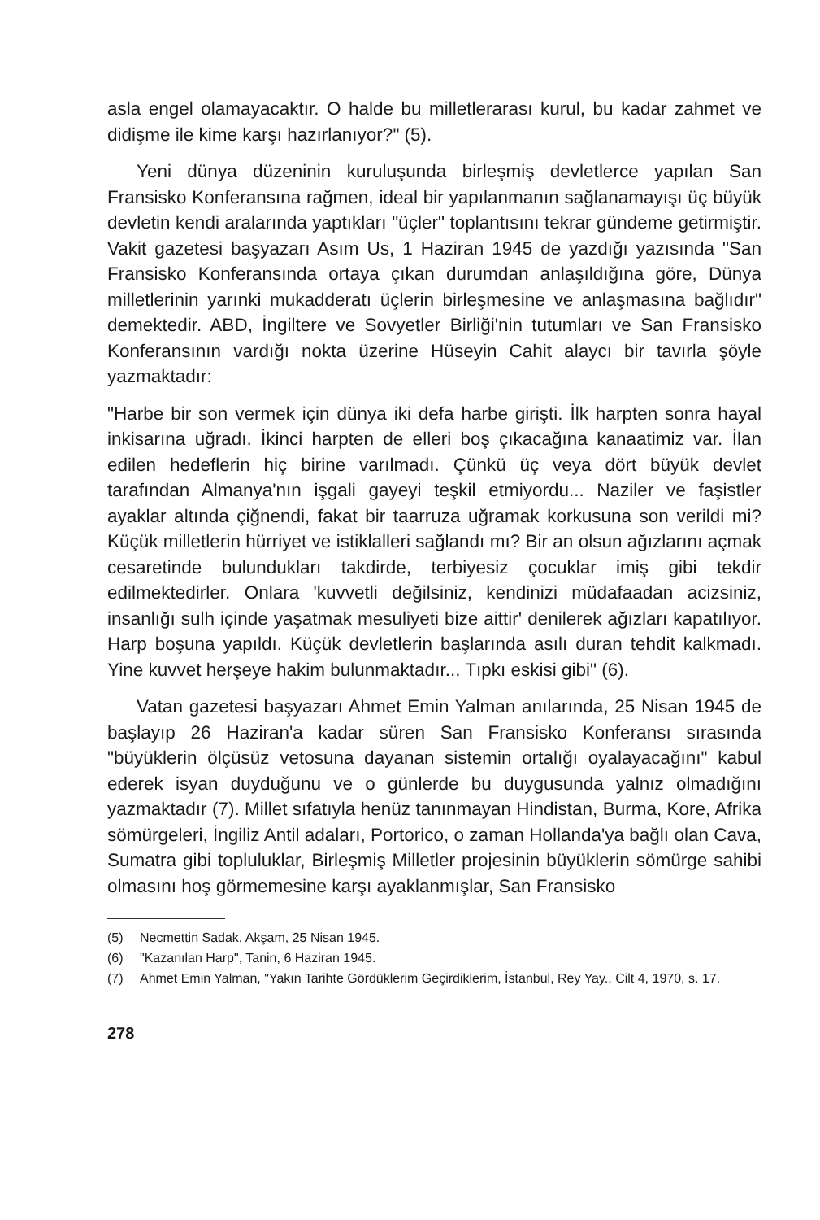asla engel olamayacaktır. O halde bu milletlerarası kurul, bu kadar zahmet ve didişme ile kime karşı hazırlanıyor?" (5).
Yeni dünya düzeninin kuruluşunda birleşmiş devletlerce yapılan San Fransisko Konferansına rağmen, ideal bir yapılanmanın sağlanamayışı üç büyük devletin kendi aralarında yaptıkları "üçler" toplantısını tekrar gündeme getirmiştir. Vakit gazetesi başyazarı Asım Us, 1 Haziran 1945 de yazdığı yazısında "San Fransisko Konferansında ortaya çıkan durumdan anlaşıldığına göre, Dünya milletlerinin yarınki mukadderatı üçlerin birleşmesine ve anlaşmasına bağlıdır" demektedir. ABD, İngiltere ve Sovyetler Birliği'nin tutumları ve San Fransisko Konferansının vardığı nokta üzerine Hüseyin Cahit alaycı bir tavırla şöyle yazmaktadır:
"Harbe bir son vermek için dünya iki defa harbe girişti. İlk harpten sonra hayal inkisarına uğradı. İkinci harpten de elleri boş çıkacağına kanaatimiz var. İlan edilen hedeflerin hiç birine varılmadı. Çünkü üç veya dört büyük devlet tarafından Almanya'nın işgali gayeyi teşkil etmiyordu... Naziler ve faşistler ayaklar altında çiğnendi, fakat bir taarruza uğramak korkusuna son verildi mi? Küçük milletlerin hürriyet ve istiklalleri sağlandı mı? Bir an olsun ağızlarını açmak cesaretinde bulundukları takdirde, terbiyesiz çocuklar imiş gibi tekdir edilmektedirler. Onlara 'kuvvetli değilsiniz, kendinizi müdafaadan acizsiniz, insanlığı sulh içinde yaşatmak mesuliyeti bize aittir' denilerek ağızları kapatılıyor. Harp boşuna yapıldı. Küçük devletlerin başlarında asılı duran tehdit kalkmadı. Yine kuvvet herşeye hakim bulunmaktadır... Tıpkı eskisi gibi" (6).
Vatan gazetesi başyazarı Ahmet Emin Yalman anılarında, 25 Nisan 1945 de başlayıp 26 Haziran'a kadar süren San Fransisko Konferansı sırasında "büyüklerin ölçüsüz vetosuna dayanan sistemin ortalığı oyalayacağını" kabul ederek isyan duyduğunu ve o günlerde bu duygusunda yalnız olmadığını yazmaktadır (7). Millet sıfatıyla henüz tanınmayan Hindistan, Burma, Kore, Afrika sömürgeleri, İngiliz Antil adaları, Portorico, o zaman Hollanda'ya bağlı olan Cava, Sumatra gibi topluluklar, Birleşmiş Milletler projesinin büyüklerin sömürge sahibi olmasını hoş görmemesine karşı ayaklanmışlar, San Fransisko
(5) Necmettin Sadak, Akşam, 25 Nisan 1945.
(6) "Kazanılan Harp", Tanin, 6 Haziran 1945.
(7) Ahmet Emin Yalman, "Yakın Tarihte Gördüklerim Geçirdiklerim, İstanbul, Rey Yay., Cilt 4, 1970, s. 17.
278